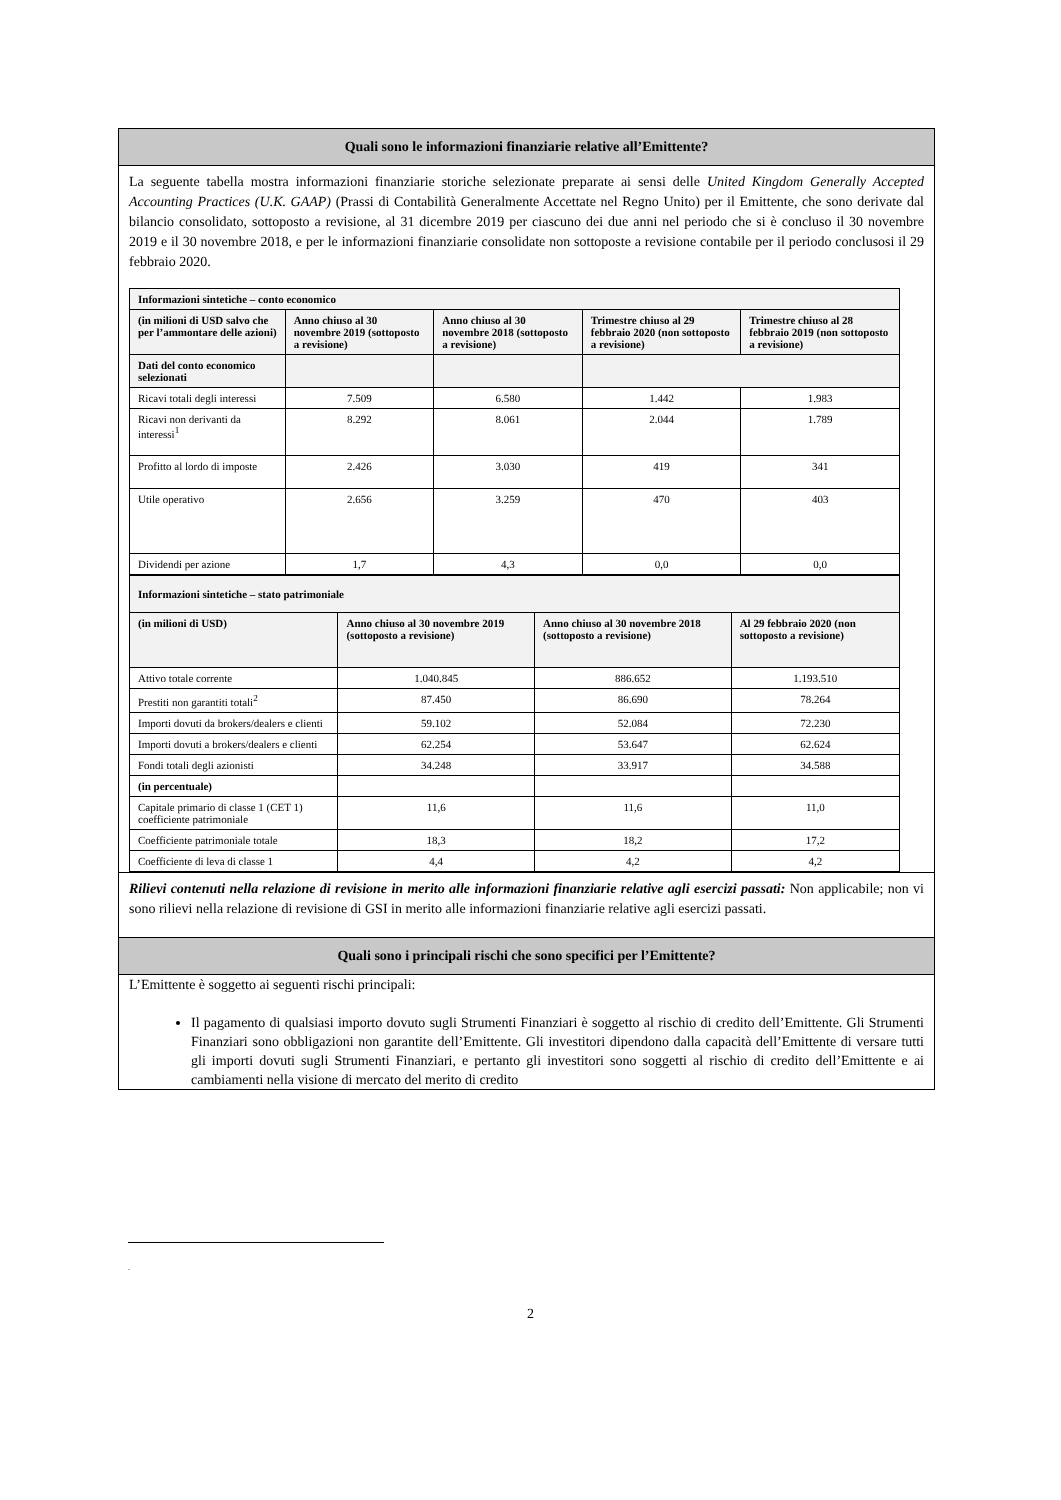Quali sono le informazioni finanziarie relative all’Emittente?
La seguente tabella mostra informazioni finanziarie storiche selezionate preparate ai sensi delle United Kingdom Generally Accepted Accounting Practices (U.K. GAAP) (Prassi di Contabilità Generalmente Accettate nel Regno Unito) per il Emittente, che sono derivate dal bilancio consolidato, sottoposto a revisione, al 31 dicembre 2019 per ciascuno dei due anni nel periodo che si è concluso il 30 novembre 2019 e il 30 novembre 2018, e per le informazioni finanziarie consolidate non sottoposte a revisione contabile per il periodo conclusosi il 29 febbraio 2020.
| Informazioni sintetiche – conto economico | | | | |
| --- | --- | --- | --- | --- |
| (in milioni di USD salvo che per l’ammontare delle azioni) | Anno chiuso al 30 novembre 2019 (sottoposto a revisione) | Anno chiuso al 30 novembre 2018 (sottoposto a revisione) | Trimestre chiuso al 29 febbraio 2020 (non sottoposto a revisione) | Trimestre chiuso al 28 febbraio 2019 (non sottoposto a revisione) |
| Dati del conto economico selezionati | | | | |
| Ricavi totali degli interessi | 7.509 | 6.580 | 1.442 | 1.983 |
| Ricavi non derivanti da interessi<sup>1</sup> | 8.292 | 8.061 | 2.044 | 1.789 |
| Profitto al lordo di imposte | 2.426 | 3.030 | 419 | 341 |
| Utile operativo | 2.656 | 3.259 | 470 | 403 |
| Dividendi per azione | 1,7 | 4,3 | 0,0 | 0,0 |
| Informazioni sintetiche – stato patrimoniale | | | |
| --- | --- | --- | --- |
| (in milioni di USD) | Anno chiuso al 30 novembre 2019 (sottoposto a revisione) | Anno chiuso al 30 novembre 2018 (sottoposto a revisione) | Al 29 febbraio 2020 (non sottoposto a revisione) |
| Attivo totale corrente | 1.040.845 | 886.652 | 1.193.510 |
| Prestiti non garantiti totali<sup>2</sup> | 87.450 | 86.690 | 78.264 |
| Importi dovuti da brokers/dealers e clienti | 59.102 | 52.084 | 72.230 |
| Importi dovuti a brokers/dealers e clienti | 62.254 | 53.647 | 62.624 |
| Fondi totali degli azionisti | 34.248 | 33.917 | 34.588 |
| (in percentuale) | | | |
| Capitale primario di classe 1 (CET 1) coefficiente patrimoniale | 11,6 | 11,6 | 11,0 |
| Coefficiente patrimoniale totale | 18,3 | 18,2 | 17,2 |
| Coefficiente di leva di classe 1 | 4,4 | 4,2 | 4,2 |
Rilievi contenuti nella relazione di revisione in merito alle informazioni finanziarie relative agli esercizi passati: Non applicabile; non vi sono rilievi nella relazione di revisione di GSI in merito alle informazioni finanziarie relative agli esercizi passati.
Quali sono i principali rischi che sono specifici per l’Emittente?
L’Emittente è soggetto ai seguenti rischi principali:
Il pagamento di qualsiasi importo dovuto sugli Strumenti Finanziari è soggetto al rischio di credito dell’Emittente. Gli Strumenti Finanziari sono obbligazioni non garantite dell’Emittente. Gli investitori dipendono dalla capacità dell’Emittente di versare tutti gli importi dovuti sugli Strumenti Finanziari, e pertanto gli investitori sono soggetti al rischio di credito dell’Emittente e ai cambiamenti nella visione di mercato del merito di credito
.
2